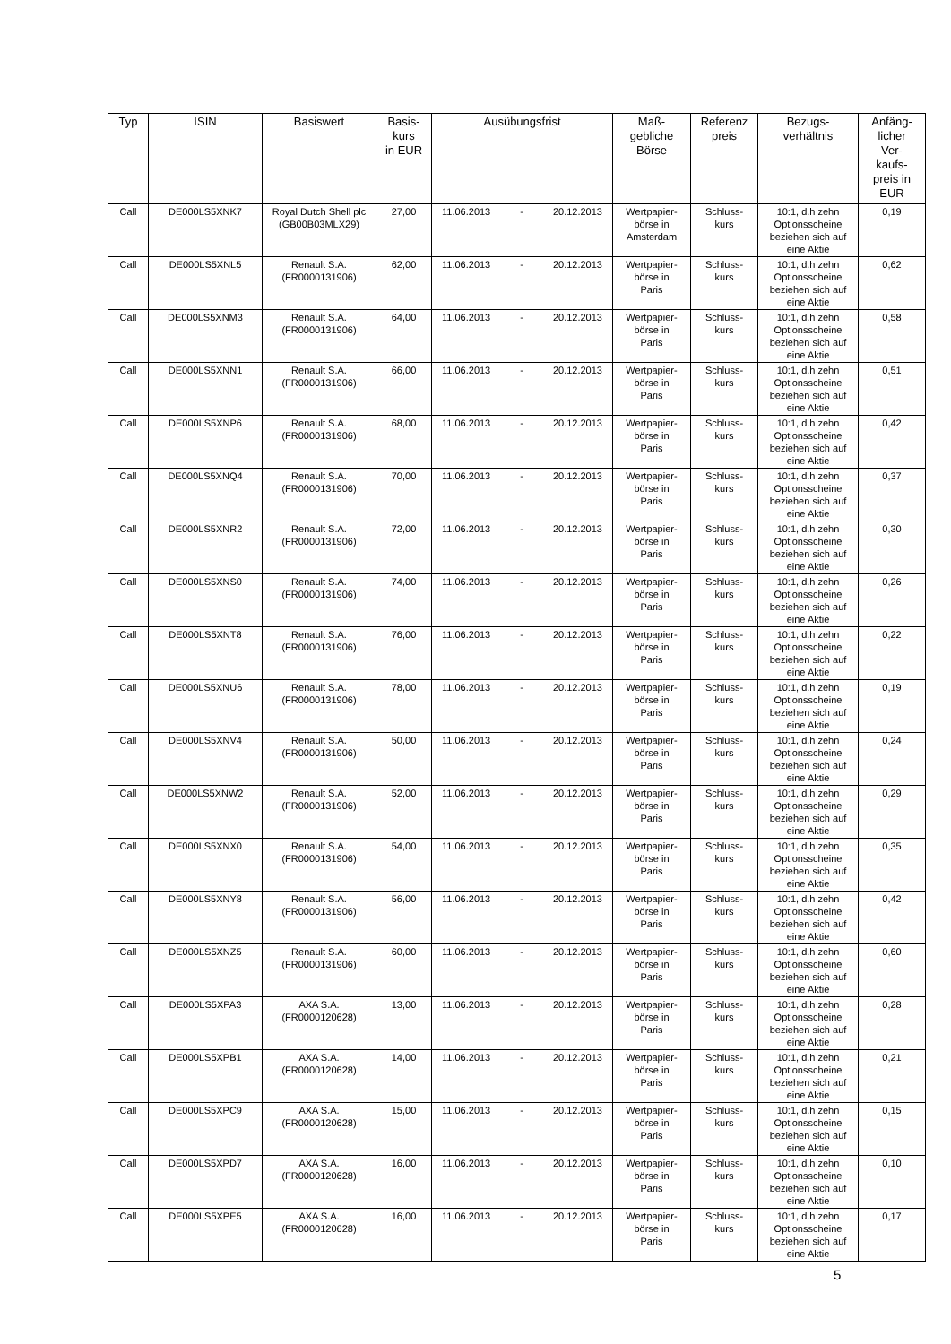| Typ | ISIN | Basiswert | Basis- kurs in EUR | Ausübungsfrist | Maß- gebliche Börse | Referenz preis | Bezugs- verhältnis | Anfäng- licher Ver- kaufs- preis in EUR |
| --- | --- | --- | --- | --- | --- | --- | --- | --- |
| Call | DE000LS5XNK7 | Royal Dutch Shell plc (GB00B03MLX29) | 27,00 | 11.06.2013 - 20.12.2013 | Wertpapier- börse in Amsterdam | Schluss- kurs | 10:1, d.h zehn Optionsscheine beziehen sich auf eine Aktie | 0,19 |
| Call | DE000LS5XNL5 | Renault S.A. (FR0000131906) | 62,00 | 11.06.2013 - 20.12.2013 | Wertpapier- börse in Paris | Schluss- kurs | 10:1, d.h zehn Optionsscheine beziehen sich auf eine Aktie | 0,62 |
| Call | DE000LS5XNM3 | Renault S.A. (FR0000131906) | 64,00 | 11.06.2013 - 20.12.2013 | Wertpapier- börse in Paris | Schluss- kurs | 10:1, d.h zehn Optionsscheine beziehen sich auf eine Aktie | 0,58 |
| Call | DE000LS5XNN1 | Renault S.A. (FR0000131906) | 66,00 | 11.06.2013 - 20.12.2013 | Wertpapier- börse in Paris | Schluss- kurs | 10:1, d.h zehn Optionsscheine beziehen sich auf eine Aktie | 0,51 |
| Call | DE000LS5XNP6 | Renault S.A. (FR0000131906) | 68,00 | 11.06.2013 - 20.12.2013 | Wertpapier- börse in Paris | Schluss- kurs | 10:1, d.h zehn Optionsscheine beziehen sich auf eine Aktie | 0,42 |
| Call | DE000LS5XNQ4 | Renault S.A. (FR0000131906) | 70,00 | 11.06.2013 - 20.12.2013 | Wertpapier- börse in Paris | Schluss- kurs | 10:1, d.h zehn Optionsscheine beziehen sich auf eine Aktie | 0,37 |
| Call | DE000LS5XNR2 | Renault S.A. (FR0000131906) | 72,00 | 11.06.2013 - 20.12.2013 | Wertpapier- börse in Paris | Schluss- kurs | 10:1, d.h zehn Optionsscheine beziehen sich auf eine Aktie | 0,30 |
| Call | DE000LS5XNS0 | Renault S.A. (FR0000131906) | 74,00 | 11.06.2013 - 20.12.2013 | Wertpapier- börse in Paris | Schluss- kurs | 10:1, d.h zehn Optionsscheine beziehen sich auf eine Aktie | 0,26 |
| Call | DE000LS5XNT8 | Renault S.A. (FR0000131906) | 76,00 | 11.06.2013 - 20.12.2013 | Wertpapier- börse in Paris | Schluss- kurs | 10:1, d.h zehn Optionsscheine beziehen sich auf eine Aktie | 0,22 |
| Call | DE000LS5XNU6 | Renault S.A. (FR0000131906) | 78,00 | 11.06.2013 - 20.12.2013 | Wertpapier- börse in Paris | Schluss- kurs | 10:1, d.h zehn Optionsscheine beziehen sich auf eine Aktie | 0,19 |
| Call | DE000LS5XNV4 | Renault S.A. (FR0000131906) | 50,00 | 11.06.2013 - 20.12.2013 | Wertpapier- börse in Paris | Schluss- kurs | 10:1, d.h zehn Optionsscheine beziehen sich auf eine Aktie | 0,24 |
| Call | DE000LS5XNW2 | Renault S.A. (FR0000131906) | 52,00 | 11.06.2013 - 20.12.2013 | Wertpapier- börse in Paris | Schluss- kurs | 10:1, d.h zehn Optionsscheine beziehen sich auf eine Aktie | 0,29 |
| Call | DE000LS5XNX0 | Renault S.A. (FR0000131906) | 54,00 | 11.06.2013 - 20.12.2013 | Wertpapier- börse in Paris | Schluss- kurs | 10:1, d.h zehn Optionsscheine beziehen sich auf eine Aktie | 0,35 |
| Call | DE000LS5XNY8 | Renault S.A. (FR0000131906) | 56,00 | 11.06.2013 - 20.12.2013 | Wertpapier- börse in Paris | Schluss- kurs | 10:1, d.h zehn Optionsscheine beziehen sich auf eine Aktie | 0,42 |
| Call | DE000LS5XNZ5 | Renault S.A. (FR0000131906) | 60,00 | 11.06.2013 - 20.12.2013 | Wertpapier- börse in Paris | Schluss- kurs | 10:1, d.h zehn Optionsscheine beziehen sich auf eine Aktie | 0,60 |
| Call | DE000LS5XPA3 | AXA S.A. (FR0000120628) | 13,00 | 11.06.2013 - 20.12.2013 | Wertpapier- börse in Paris | Schluss- kurs | 10:1, d.h zehn Optionsscheine beziehen sich auf eine Aktie | 0,28 |
| Call | DE000LS5XPB1 | AXA S.A. (FR0000120628) | 14,00 | 11.06.2013 - 20.12.2013 | Wertpapier- börse in Paris | Schluss- kurs | 10:1, d.h zehn Optionsscheine beziehen sich auf eine Aktie | 0,21 |
| Call | DE000LS5XPC9 | AXA S.A. (FR0000120628) | 15,00 | 11.06.2013 - 20.12.2013 | Wertpapier- börse in Paris | Schluss- kurs | 10:1, d.h zehn Optionsscheine beziehen sich auf eine Aktie | 0,15 |
| Call | DE000LS5XPD7 | AXA S.A. (FR0000120628) | 16,00 | 11.06.2013 - 20.12.2013 | Wertpapier- börse in Paris | Schluss- kurs | 10:1, d.h zehn Optionsscheine beziehen sich auf eine Aktie | 0,10 |
| Call | DE000LS5XPE5 | AXA S.A. (FR0000120628) | 16,00 | 11.06.2013 - 20.12.2013 | Wertpapier- börse in Paris | Schluss- kurs | 10:1, d.h zehn Optionsscheine beziehen sich auf eine Aktie | 0,17 |
5